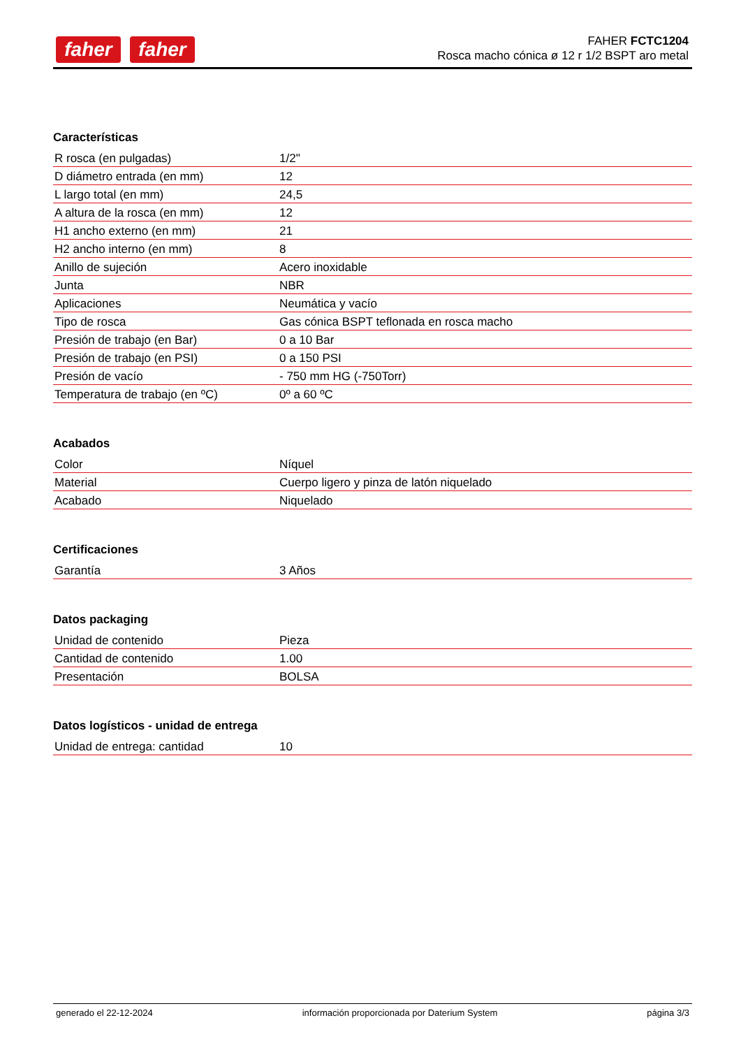faher faher
FAHER FCTC1204
Rosca macho cónica ø 12 r 1/2 BSPT aro metal
Características
| R rosca (en pulgadas) | 1/2" |
| D diámetro entrada (en mm) | 12 |
| L largo total (en mm) | 24,5 |
| A altura de la rosca (en mm) | 12 |
| H1 ancho externo (en mm) | 21 |
| H2 ancho interno (en mm) | 8 |
| Anillo de sujeción | Acero inoxidable |
| Junta | NBR |
| Aplicaciones | Neumática y vacío |
| Tipo de rosca | Gas cónica BSPT teflonada en rosca macho |
| Presión de trabajo (en Bar) | 0 a 10 Bar |
| Presión de trabajo (en PSI) | 0 a 150 PSI |
| Presión de vacío | - 750 mm HG (-750Torr) |
| Temperatura de trabajo (en ºC) | 0º a 60 ºC |
Acabados
| Color | Níquel |
| Material | Cuerpo ligero y pinza de latón niquelado |
| Acabado | Niquelado |
Certificaciones
| Garantía | 3 Años |
Datos packaging
| Unidad de contenido | Pieza |
| Cantidad de contenido | 1.00 |
| Presentación | BOLSA |
Datos logísticos - unidad de entrega
| Unidad de entrega: cantidad | 10 |
generado el 22-12-2024 información proporcionada por Daterium System página 3/3